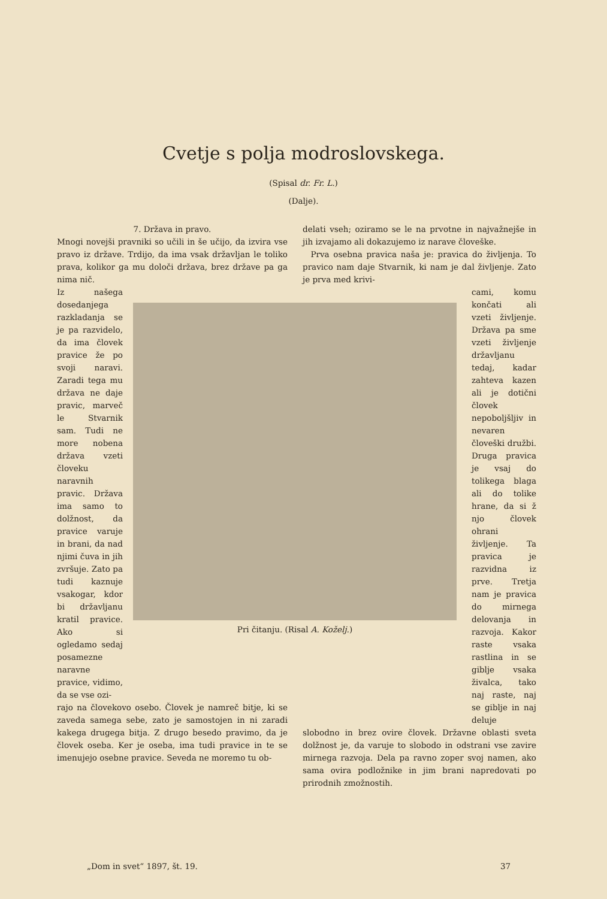Cvetje s polja modroslovskega.
(Spisal dr. Fr. L.)
(Dalje).
7. Država in pravo.
Mnogi novejši pravniki so učili in še učijo, da izvira vse pravo iz države. Trdijo, da ima vsak državljan le toliko prava, kolikor ga mu določi država, brez države pa ga nima nič.
Iz našega dosedanjega razkladanja se je pa razvidelo, da ima človek pravice že po svoji naravi. Zaradi tega mu država ne daje pravic, marveč le Stvarnik sam. Tudi ne more nobena država vzeti človeku naravnih pravic. Država ima samo to dolžnost, da pravice varuje in brani, da nad njimi čuva in jih zvršuje. Zato pa tudi kaznuje vsakogar, kdor bi državljanu kratil pravice. Ako si ogledamo sedaj posamezne naravne pravice, vidimo, da se vse ozi-
rajo na človekovo osebo. Človek je namreč bitje, ki se zaveda samega sebe, zato je samostojen in ni zaradi kakega drugega bitja. Z drugo besedo pravimo, da je človek oseba. Ker je oseba, ima tudi pravice in te se imenujejo osebne pravice. Seveda ne moremo tu ob-
delati vseh; oziramo se le na prvotne in najvažnejše in jih izvajamo ali dokazujemo iz narave človeške.
Prva osebna pravica naša je: pravica do življenja. To pravico nam daje Stvarnik, ki nam je dal življenje. Zato je prva med krivi-
cami, komu končati ali vzeti življenje. Država pa sme vzeti življenje državljanu tedaj, kadar zahteva kazen ali je dotični človek nepoboljšljiv in nevaren človeški družbi. Druga pravica je vsaj do tolikega blaga ali do tolike hrane, da si ž njo človek ohrani življenje. Ta pravica je razvidna iz prve. Tretja nam je pravica do mirnega delovanja in razvoja. Kakor raste vsaka rastlina in se giblje vsaka živalca, tako naj raste, naj se giblje in naj deluje
slobodno in brez ovire človek. Državne oblasti sveta dolžnost je, da varuje to slobodo in odstrani vse zavire mirnega razvoja. Dela pa ravno zoper svoj namen, ako sama ovira podložnike in jim brani napredovati po prirodnih zmožnostih.
Pri čitanju. (Risal A. Koželj.)
„Dom in svet“ 1897, št. 19. 37